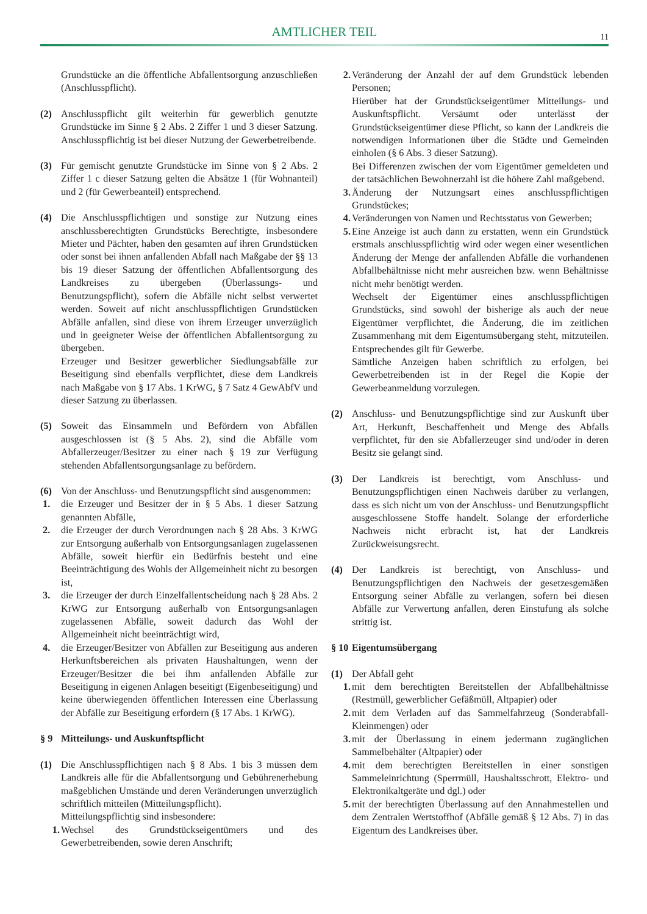AMTLICHER TEIL
11
Grundstücke an die öffentliche Abfallentsorgung anzuschließen (Anschlusspflicht).
(2) Anschlusspflicht gilt weiterhin für gewerblich genutzte Grundstücke im Sinne § 2 Abs. 2 Ziffer 1 und 3 dieser Satzung. Anschlusspflichtig ist bei dieser Nutzung der Gewerbetreibende.
(3) Für gemischt genutzte Grundstücke im Sinne von § 2 Abs. 2 Ziffer 1 c dieser Satzung gelten die Absätze 1 (für Wohnanteil) und 2 (für Gewerbeanteil) entsprechend.
(4) Die Anschlusspflichtigen und sonstige zur Nutzung eines anschlussberechtigten Grundstücks Berechtigte, insbesondere Mieter und Pächter, haben den gesamten auf ihren Grundstücken oder sonst bei ihnen anfallenden Abfall nach Maßgabe der §§ 13 bis 19 dieser Satzung der öffentlichen Abfallentsorgung des Landkreises zu übergeben (Überlassungs- und Benutzungspflicht), sofern die Abfälle nicht selbst verwertet werden. Soweit auf nicht anschlusspflichtigen Grundstücken Abfälle anfallen, sind diese von ihrem Erzeuger unverzüglich und in geeigneter Weise der öffentlichen Abfallentsorgung zu übergeben.
Erzeuger und Besitzer gewerblicher Siedlungsabfälle zur Beseitigung sind ebenfalls verpflichtet, diese dem Landkreis nach Maßgabe von § 17 Abs. 1 KrWG, § 7 Satz 4 GewAbfV und dieser Satzung zu überlassen.
(5) Soweit das Einsammeln und Befördern von Abfällen ausgeschlossen ist (§ 5 Abs. 2), sind die Abfälle vom Abfallerzeuger/Besitzer zu einer nach § 19 zur Verfügung stehenden Abfallentsorgungsanlage zu befördern.
(6) Von der Anschluss- und Benutzungspflicht sind ausgenommen:
1. die Erzeuger und Besitzer der in § 5 Abs. 1 dieser Satzung genannten Abfälle,
2. die Erzeuger der durch Verordnungen nach § 28 Abs. 3 KrWG zur Entsorgung außerhalb von Entsorgungsanlagen zugelassenen Abfälle, soweit hierfür ein Bedürfnis besteht und eine Beeinträchtigung des Wohls der Allgemeinheit nicht zu besorgen ist,
3. die Erzeuger der durch Einzelfallentscheidung nach § 28 Abs. 2 KrWG zur Entsorgung außerhalb von Entsorgungsanlagen zugelassenen Abfälle, soweit dadurch das Wohl der Allgemeinheit nicht beeinträchtigt wird,
4. die Erzeuger/Besitzer von Abfällen zur Beseitigung aus anderen Herkunftsbereichen als privaten Haushaltungen, wenn der Erzeuger/Besitzer die bei ihm anfallenden Abfälle zur Beseitigung in eigenen Anlagen beseitigt (Eigenbeseitigung) und keine überwiegenden öffentlichen Interessen eine Überlassung der Abfälle zur Beseitigung erfordern (§ 17 Abs. 1 KrWG).
§ 9 Mitteilungs- und Auskunftspflicht
(1) Die Anschlusspflichtigen nach § 8 Abs. 1 bis 3 müssen dem Landkreis alle für die Abfallentsorgung und Gebührenerhebung maßgeblichen Umstände und deren Veränderungen unverzüglich schriftlich mitteilen (Mitteilungspflicht).
Mitteilungspflichtig sind insbesondere:
1. Wechsel des Grundstückseigentümers und des Gewerbetreibenden, sowie deren Anschrift;
2. Veränderung der Anzahl der auf dem Grundstück lebenden Personen;
Hierüber hat der Grundstückseigentümer Mitteilungs- und Auskunftspflicht. Versäumt oder unterlässt der Grundstückseigentümer diese Pflicht, so kann der Landkreis die notwendigen Informationen über die Städte und Gemeinden einholen (§ 6 Abs. 3 dieser Satzung).
Bei Differenzen zwischen der vom Eigentümer gemeldeten und der tatsächlichen Bewohnerzahl ist die höhere Zahl maßgebend.
3. Änderung der Nutzungsart eines anschlusspflichtigen Grundstückes;
4. Veränderungen von Namen und Rechtsstatus von Gewerben;
5. Eine Anzeige ist auch dann zu erstatten, wenn ein Grundstück erstmals anschlusspflichtig wird oder wegen einer wesentlichen Änderung der Menge der anfallenden Abfälle die vorhandenen Abfallbehältnisse nicht mehr ausreichen bzw. wenn Behältnisse nicht mehr benötigt werden.
Wechselt der Eigentümer eines anschlusspflichtigen Grundstücks, sind sowohl der bisherige als auch der neue Eigentümer verpflichtet, die Änderung, die im zeitlichen Zusammenhang mit dem Eigentumsübergang steht, mitzuteilen. Entsprechendes gilt für Gewerbe.
Sämtliche Anzeigen haben schriftlich zu erfolgen, bei Gewerbetreibenden ist in der Regel die Kopie der Gewerbeanmeldung vorzulegen.
(2) Anschluss- und Benutzungspflichtige sind zur Auskunft über Art, Herkunft, Beschaffenheit und Menge des Abfalls verpflichtet, für den sie Abfallerzeuger sind und/oder in deren Besitz sie gelangt sind.
(3) Der Landkreis ist berechtigt, vom Anschluss- und Benutzungspflichtigen einen Nachweis darüber zu verlangen, dass es sich nicht um von der Anschluss- und Benutzungspflicht ausgeschlossene Stoffe handelt. Solange der erforderliche Nachweis nicht erbracht ist, hat der Landkreis Zurückweisungsrecht.
(4) Der Landkreis ist berechtigt, von Anschluss- und Benutzungspflichtigen den Nachweis der gesetzesgemäßen Entsorgung seiner Abfälle zu verlangen, sofern bei diesen Abfälle zur Verwertung anfallen, deren Einstufung als solche strittig ist.
§ 10 Eigentumsübergang
(1) Der Abfall geht
1. mit dem berechtigten Bereitstellen der Abfallbehältnisse (Restmüll, gewerblicher Gefäßmüll, Altpapier) oder
2. mit dem Verladen auf das Sammelfahrzeug (Sonderabfall-Kleinmengen) oder
3. mit der Überlassung in einem jedermann zugänglichen Sammelbehälter (Altpapier) oder
4. mit dem berechtigten Bereitstellen in einer sonstigen Sammeleinrichtung (Sperrmüll, Haushaltsschrott, Elektro- und Elektronikaltgeräte und dgl.) oder
5. mit der berechtigten Überlassung auf den Annahmestellen und dem Zentralen Wertstoffhof (Abfälle gemäß § 12 Abs. 7) in das Eigentum des Landkreises über.